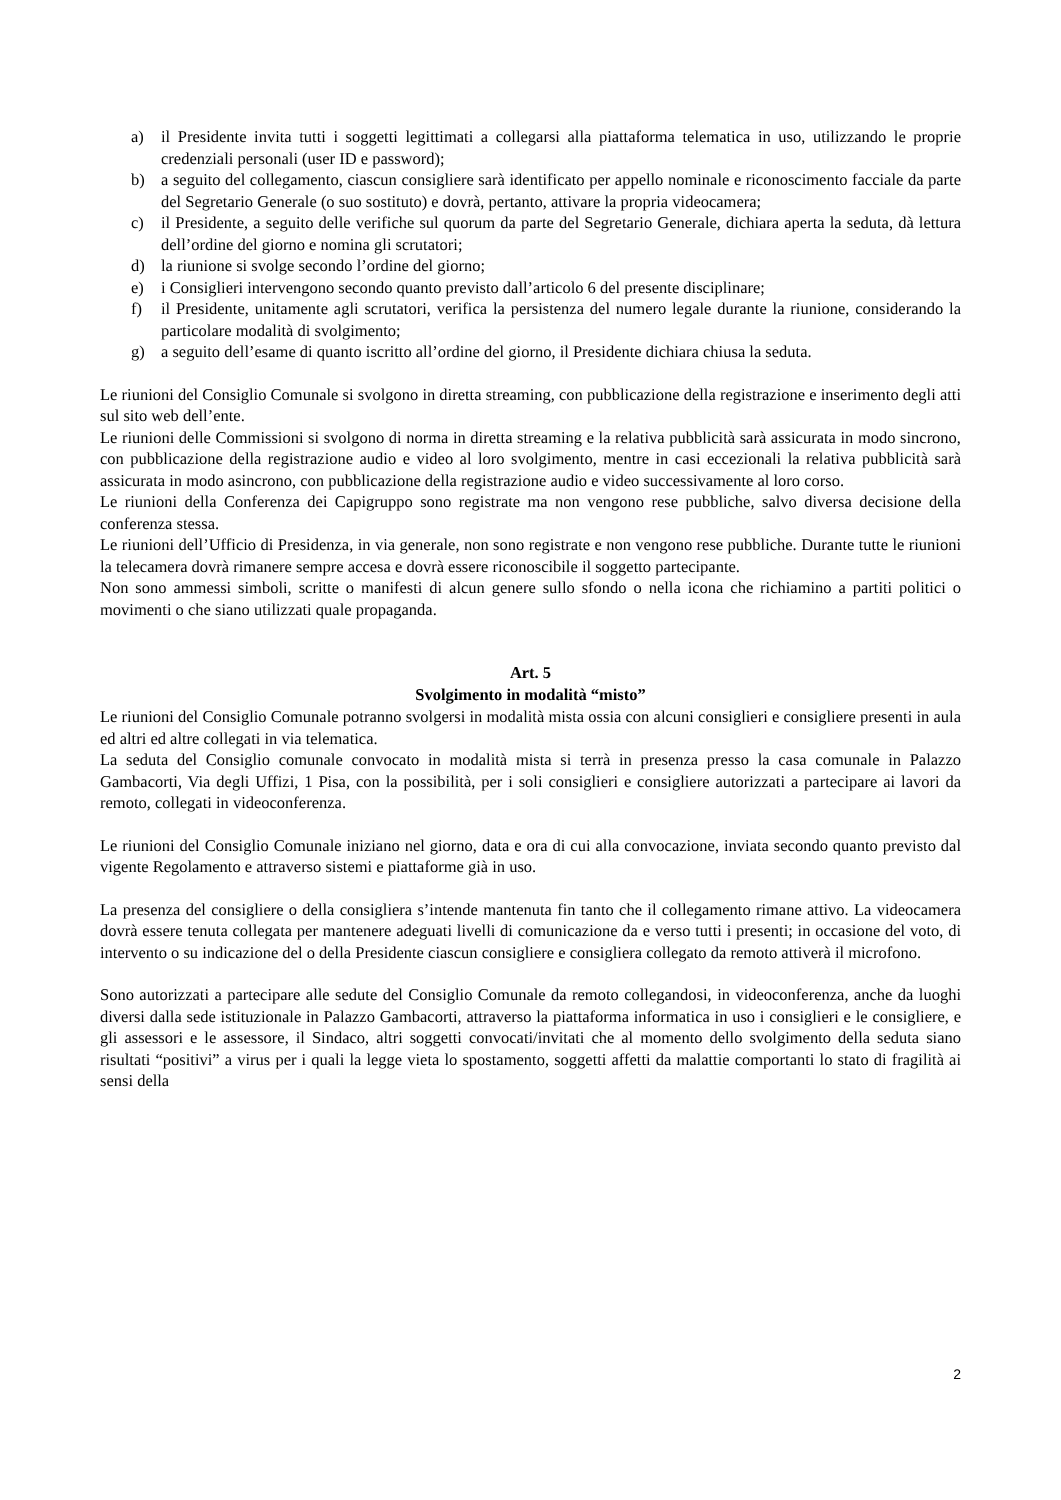a) il Presidente invita tutti i soggetti legittimati a collegarsi alla piattaforma telematica in uso, utilizzando le proprie credenziali personali (user ID e password);
b) a seguito del collegamento, ciascun consigliere sarà identificato per appello nominale e riconoscimento facciale da parte del Segretario Generale (o suo sostituto) e dovrà, pertanto, attivare la propria videocamera;
c) il Presidente, a seguito delle verifiche sul quorum da parte del Segretario Generale, dichiara aperta la seduta, dà lettura dell’ordine del giorno e nomina gli scrutatori;
d) la riunione si svolge secondo l’ordine del giorno;
e) i Consiglieri intervengono secondo quanto previsto dall’articolo 6 del presente disciplinare;
f) il Presidente, unitamente agli scrutatori, verifica la persistenza del numero legale durante la riunione, considerando la particolare modalità di svolgimento;
g) a seguito dell’esame di quanto iscritto all’ordine del giorno, il Presidente dichiara chiusa la seduta.
Le riunioni del Consiglio Comunale si svolgono in diretta streaming, con pubblicazione della registrazione e inserimento degli atti sul sito web dell’ente.
Le riunioni delle Commissioni si svolgono di norma in diretta streaming e la relativa pubblicità sarà assicurata in modo sincrono, con pubblicazione della registrazione audio e video al loro svolgimento, mentre in casi eccezionali la relativa pubblicità sarà assicurata in modo asincrono, con pubblicazione della registrazione audio e video successivamente al loro corso.
Le riunioni della Conferenza dei Capigruppo sono registrate ma non vengono rese pubbliche, salvo diversa decisione della conferenza stessa.
Le riunioni dell’Ufficio di Presidenza, in via generale, non sono registrate e non vengono rese pubbliche. Durante tutte le riunioni la telecamera dovrà rimanere sempre accesa e dovrà essere riconoscibile il soggetto partecipante.
Non sono ammessi simboli, scritte o manifesti di alcun genere sullo sfondo o nella icona che richiamino a partiti politici o movimenti o che siano utilizzati quale propaganda.
Art. 5
Svolgimento in modalità “misto”
Le riunioni del Consiglio Comunale potranno svolgersi in modalità mista ossia con alcuni consiglieri e consigliere presenti in aula ed altri ed altre collegati in via telematica.
La seduta del Consiglio comunale convocato in modalità mista si terrà in presenza presso la casa comunale in Palazzo Gambacorti, Via degli Uffizi, 1 Pisa, con la possibilità, per i soli consiglieri e consigliere autorizzati a partecipare ai lavori da remoto, collegati in videoconferenza.
Le riunioni del Consiglio Comunale iniziano nel giorno, data e ora di cui alla convocazione, inviata secondo quanto previsto dal vigente Regolamento e attraverso sistemi e piattaforme già in uso.
La presenza del consigliere o della consigliera s’intende mantenuta fin tanto che il collegamento rimane attivo. La videocamera dovrà essere tenuta collegata per mantenere adeguati livelli di comunicazione da e verso tutti i presenti; in occasione del voto, di intervento o su indicazione del o della Presidente ciascun consigliere e consigliera collegato da remoto attiverà il microfono.
Sono autorizzati a partecipare alle sedute del Consiglio Comunale da remoto collegandosi, in videoconferenza, anche da luoghi diversi dalla sede istituzionale in Palazzo Gambacorti, attraverso la piattaforma informatica in uso i consiglieri e le consigliere, e gli assessori e le assessore, il Sindaco, altri soggetti convocati/invitati che al momento dello svolgimento della seduta siano risultati “positivi” a virus per i quali la legge vieta lo spostamento, soggetti affetti da malattie comportanti lo stato di fragilità ai sensi della
2